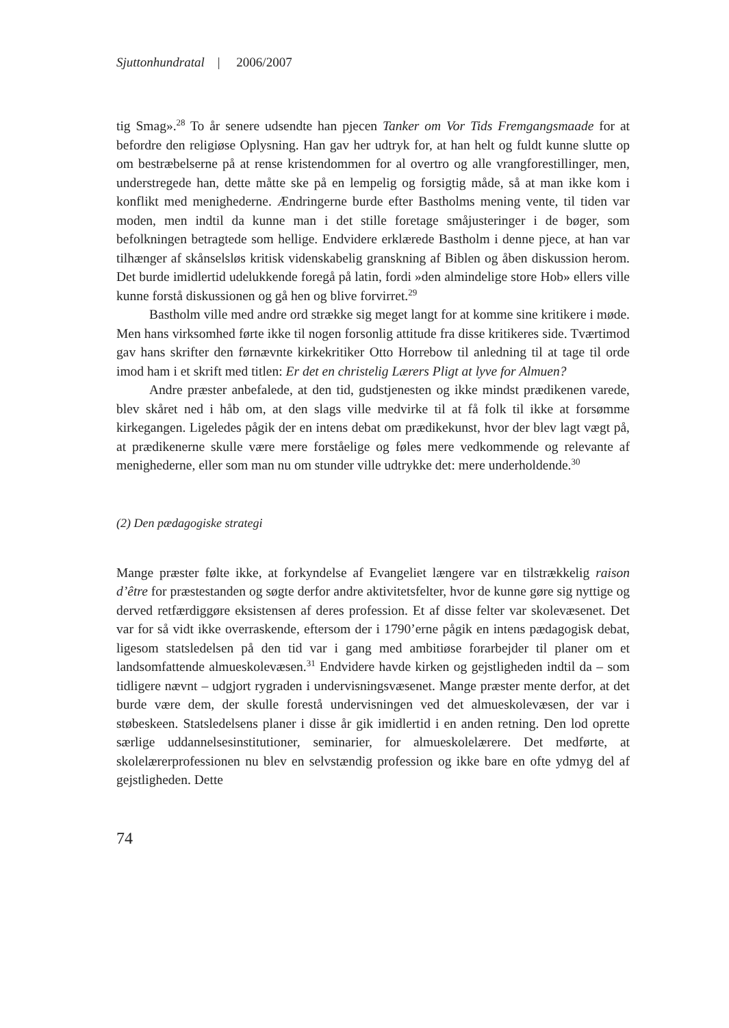Sjuttonhundratal | 2006/2007
tig Smag».<sup>28</sup> To år senere udsendte han pjecen Tanker om Vor Tids Fremgangsmaade for at befordre den religiøse Oplysning. Han gav her udtryk for, at han helt og fuldt kunne slutte op om bestræbelserne på at rense kristendommen for al overtro og alle vrangforestillinger, men, understregede han, dette måtte ske på en lempelig og forsigtig måde, så at man ikke kom i konflikt med menighederne. Ændringerne burde efter Bastholms mening vente, til tiden var moden, men indtil da kunne man i det stille foretage småjusteringer i de bøger, som befolkningen betragtede som hellige. Endvidere erklærede Bastholm i denne pjece, at han var tilhænger af skånselsløs kritisk videnskabelig granskning af Biblen og åben diskussion herom. Det burde imidlertid udelukkende foregå på latin, fordi »den almindelige store Hob» ellers ville kunne forstå diskussionen og gå hen og blive forvirret.<sup>29</sup>
Bastholm ville med andre ord strække sig meget langt for at komme sine kritikere i møde. Men hans virksomhed førte ikke til nogen forsonlig attitude fra disse kritikeres side. Tværtimod gav hans skrifter den førnævnte kirkekritiker Otto Horrebow til anledning til at tage til orde imod ham i et skrift med titlen: Er det en christelig Lærers Pligt at lyve for Almuen?
Andre præster anbefalede, at den tid, gudstjenesten og ikke mindst prædikenen varede, blev skåret ned i håb om, at den slags ville medvirke til at få folk til ikke at forsømme kirkegangen. Ligeledes pågik der en intens debat om prædikekunst, hvor der blev lagt vægt på, at prædikenerne skulle være mere forståelige og føles mere vedkommende og relevante af menighederne, eller som man nu om stunder ville udtrykke det: mere underholdende.<sup>30</sup>
(2) Den pædagogiske strategi
Mange præster følte ikke, at forkyndelse af Evangeliet længere var en tilstrækkelig raison d’être for præstestanden og søgte derfor andre aktivitetsfelter, hvor de kunne gøre sig nyttige og derved retfærdiggøre eksistensen af deres profession. Et af disse felter var skolevæsenet. Det var for så vidt ikke overraskende, eftersom der i 1790’erne pågik en intens pædagogisk debat, ligesom statsledelsen på den tid var i gang med ambitiøse forarbejder til planer om et landsomfattende almueskolevæsen.<sup>31</sup> Endvidere havde kirken og gejstligheden indtil da – som tidligere nævnt – udgjort rygraden i undervisningsvæsenet. Mange præster mente derfor, at det burde være dem, der skulle forestå undervisningen ved det almueskolevæsen, der var i støbeskeen. Statsledelsens planer i disse år gik imidlertid i en anden retning. Den lod oprette særlige uddannelsesinstitutioner, seminarier, for almueskolelærere. Det medførte, at skolelærerprofessionen nu blev en selvstændig profession og ikke bare en ofte ydmyg del af gejstligheden. Dette
74